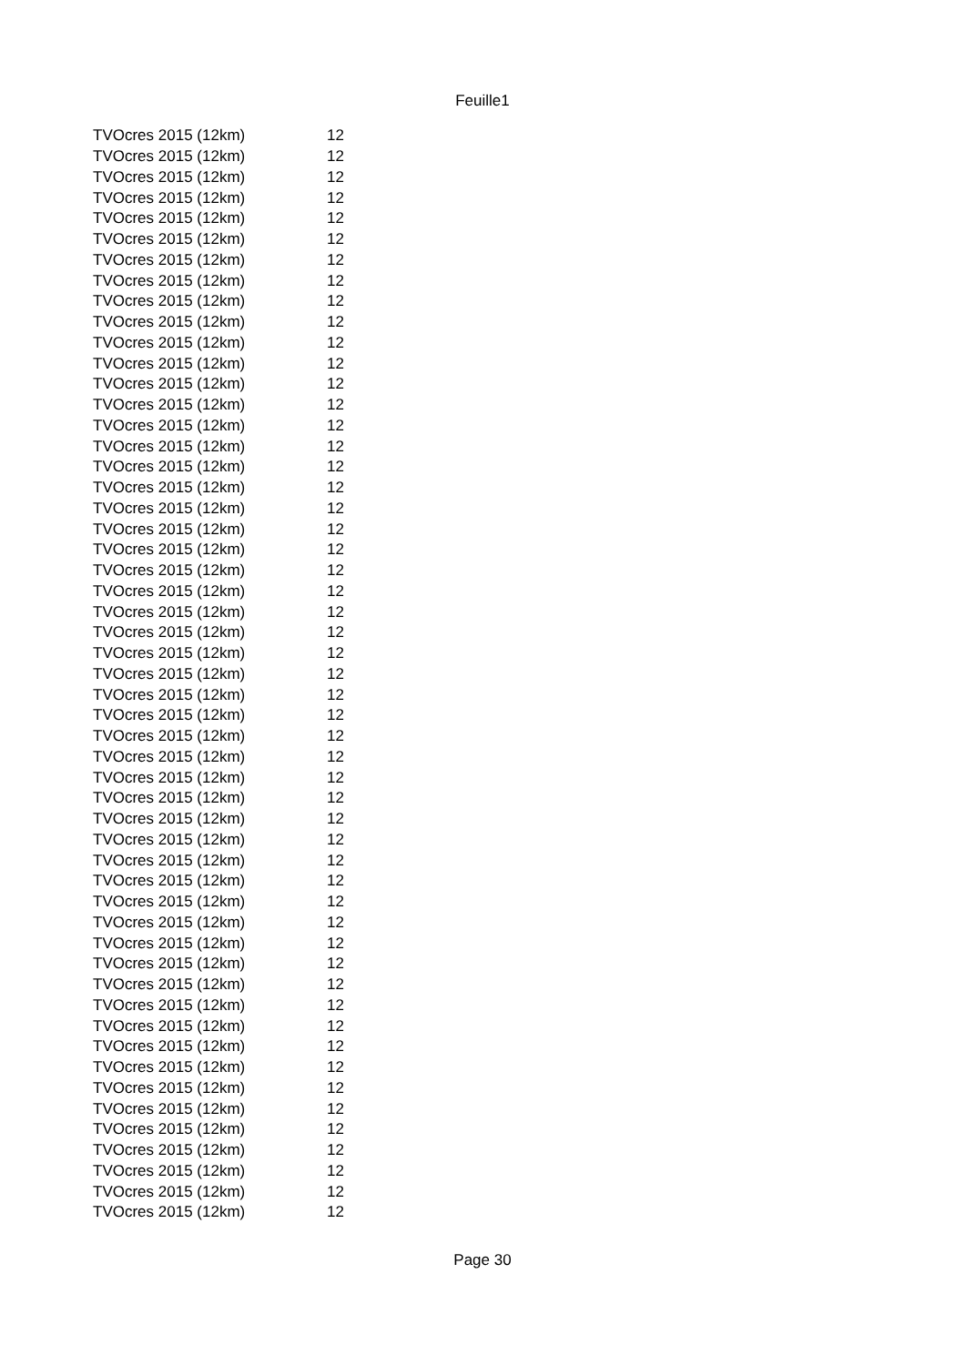Feuille1
| TVOcres 2015 (12km) | 12 |
| TVOcres 2015 (12km) | 12 |
| TVOcres 2015 (12km) | 12 |
| TVOcres 2015 (12km) | 12 |
| TVOcres 2015 (12km) | 12 |
| TVOcres 2015 (12km) | 12 |
| TVOcres 2015 (12km) | 12 |
| TVOcres 2015 (12km) | 12 |
| TVOcres 2015 (12km) | 12 |
| TVOcres 2015 (12km) | 12 |
| TVOcres 2015 (12km) | 12 |
| TVOcres 2015 (12km) | 12 |
| TVOcres 2015 (12km) | 12 |
| TVOcres 2015 (12km) | 12 |
| TVOcres 2015 (12km) | 12 |
| TVOcres 2015 (12km) | 12 |
| TVOcres 2015 (12km) | 12 |
| TVOcres 2015 (12km) | 12 |
| TVOcres 2015 (12km) | 12 |
| TVOcres 2015 (12km) | 12 |
| TVOcres 2015 (12km) | 12 |
| TVOcres 2015 (12km) | 12 |
| TVOcres 2015 (12km) | 12 |
| TVOcres 2015 (12km) | 12 |
| TVOcres 2015 (12km) | 12 |
| TVOcres 2015 (12km) | 12 |
| TVOcres 2015 (12km) | 12 |
| TVOcres 2015 (12km) | 12 |
| TVOcres 2015 (12km) | 12 |
| TVOcres 2015 (12km) | 12 |
| TVOcres 2015 (12km) | 12 |
| TVOcres 2015 (12km) | 12 |
| TVOcres 2015 (12km) | 12 |
| TVOcres 2015 (12km) | 12 |
| TVOcres 2015 (12km) | 12 |
| TVOcres 2015 (12km) | 12 |
| TVOcres 2015 (12km) | 12 |
| TVOcres 2015 (12km) | 12 |
| TVOcres 2015 (12km) | 12 |
| TVOcres 2015 (12km) | 12 |
| TVOcres 2015 (12km) | 12 |
| TVOcres 2015 (12km) | 12 |
| TVOcres 2015 (12km) | 12 |
| TVOcres 2015 (12km) | 12 |
| TVOcres 2015 (12km) | 12 |
| TVOcres 2015 (12km) | 12 |
| TVOcres 2015 (12km) | 12 |
| TVOcres 2015 (12km) | 12 |
| TVOcres 2015 (12km) | 12 |
| TVOcres 2015 (12km) | 12 |
| TVOcres 2015 (12km) | 12 |
| TVOcres 2015 (12km) | 12 |
| TVOcres 2015 (12km) | 12 |
Page 30